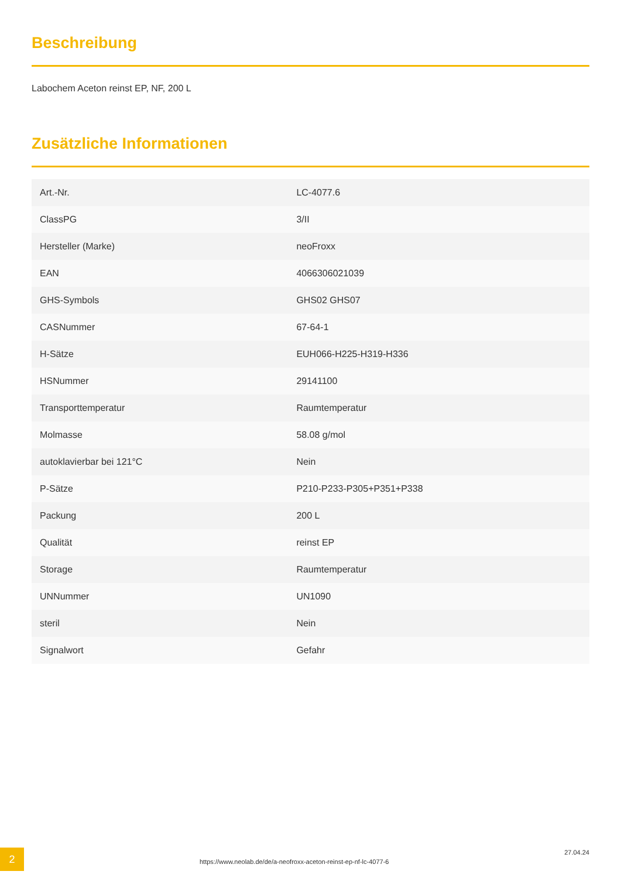Beschreibung
Labochem Aceton reinst EP, NF, 200 L
Zusätzliche Informationen
| Art.-Nr. | LC-4077.6 |
| ClassPG | 3/II |
| Hersteller (Marke) | neoFroxx |
| EAN | 4066306021039 |
| GHS-Symbols | GHS02 GHS07 |
| CASNummer | 67-64-1 |
| H-Sätze | EUH066-H225-H319-H336 |
| HSNummer | 29141100 |
| Transporttemperatur | Raumtemperatur |
| Molmasse | 58.08 g/mol |
| autoklavierbar bei 121°C | Nein |
| P-Sätze | P210-P233-P305+P351+P338 |
| Packung | 200 L |
| Qualität | reinst EP |
| Storage | Raumtemperatur |
| UNNummer | UN1090 |
| steril | Nein |
| Signalwort | Gefahr |
2
https://www.neolab.de/de/a-neofroxx-aceton-reinst-ep-nf-lc-4077-6
27.04.24